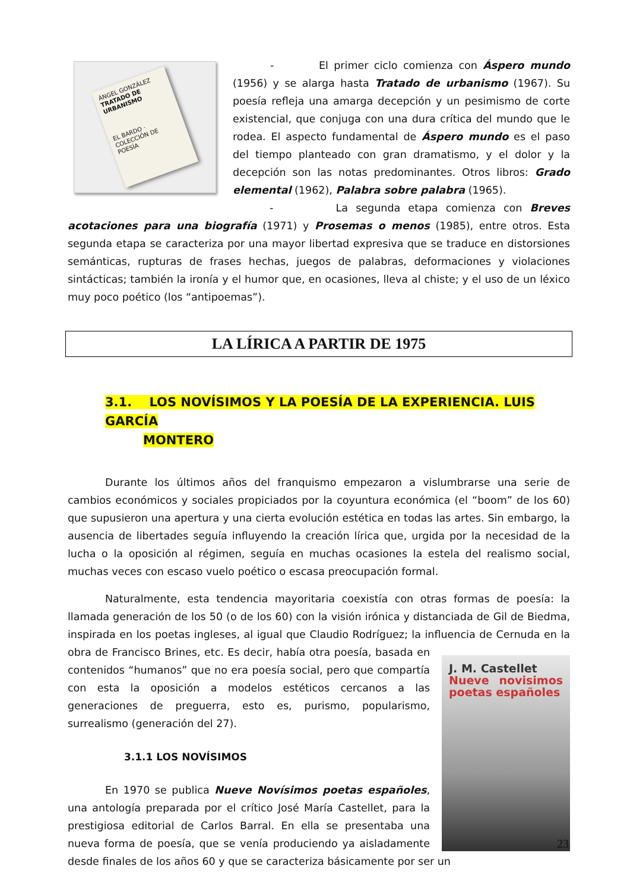ÁNGEL GONZÁLEZ
TRATADO DE URBANISMO
EL BARDO · COLECCIÓN DE POESÍA
- El primer ciclo comienza con Áspero mundo (1956) y se alarga hasta Tratado de urbanismo (1967). Su poesía refleja una amarga decepción y un pesimismo de corte existencial, que conjuga con una dura crítica del mundo que le rodea. El aspecto fundamental de Áspero mundo es el paso del tiempo planteado con gran dramatismo, y el dolor y la decepción son las notas predominantes. Otros libros: Grado elemental (1962), Palabra sobre palabra (1965).
- La segunda etapa comienza con Breves acotaciones para una biografía (1971) y Prosemas o menos (1985), entre otros. Esta segunda etapa se caracteriza por una mayor libertad expresiva que se traduce en distorsiones semánticas, rupturas de frases hechas, juegos de palabras, deformaciones y violaciones sintácticas; también la ironía y el humor que, en ocasiones, lleva al chiste; y el uso de un léxico muy poco poético (los “antipoemas”).
LA LÍRICA A PARTIR DE 1975
3.1. LOS NOVÍSIMOS Y LA POESÍA DE LA EXPERIENCIA. LUIS GARCÍA
MONTERO
Durante los últimos años del franquismo empezaron a vislumbrarse una serie de cambios económicos y sociales propiciados por la coyuntura económica (el “boom” de los 60) que supusieron una apertura y una cierta evolución estética en todas las artes. Sin embargo, la ausencia de libertades seguía influyendo la creación lírica que, urgida por la necesidad de la lucha o la oposición al régimen, seguía en muchas ocasiones la estela del realismo social, muchas veces con escaso vuelo poético o escasa preocupación formal.
Naturalmente, esta tendencia mayoritaria coexistía con otras formas de poesía: la llamada generación de los 50 (o de los 60) con la visión irónica y distanciada de Gil de Biedma, inspirada en los poetas ingleses, al igual que Claudio Rodríguez; la influencia de Cernuda en la obra de J. M. Castellet
Nueve novisimos poetas españoles Francisco Brines, etc. Es decir, había otra poesía, basada en contenidos “humanos” que no era poesía social, pero que compartía con esta la oposición a modelos estéticos cercanos a las generaciones de preguerra, esto es, purismo, popularismo, surrealismo (generación del 27).
3.1.1 LOS NOVÍSIMOS
En 1970 se publica Nueve Novísimos poetas españoles, una antología preparada por el crítico José María Castellet, para la prestigiosa editorial de Carlos Barral. En ella se presentaba una nueva forma de poesía, que se venía produciendo ya aisladamente desde finales de los años 60 y que se caracteriza básicamente por ser un
23